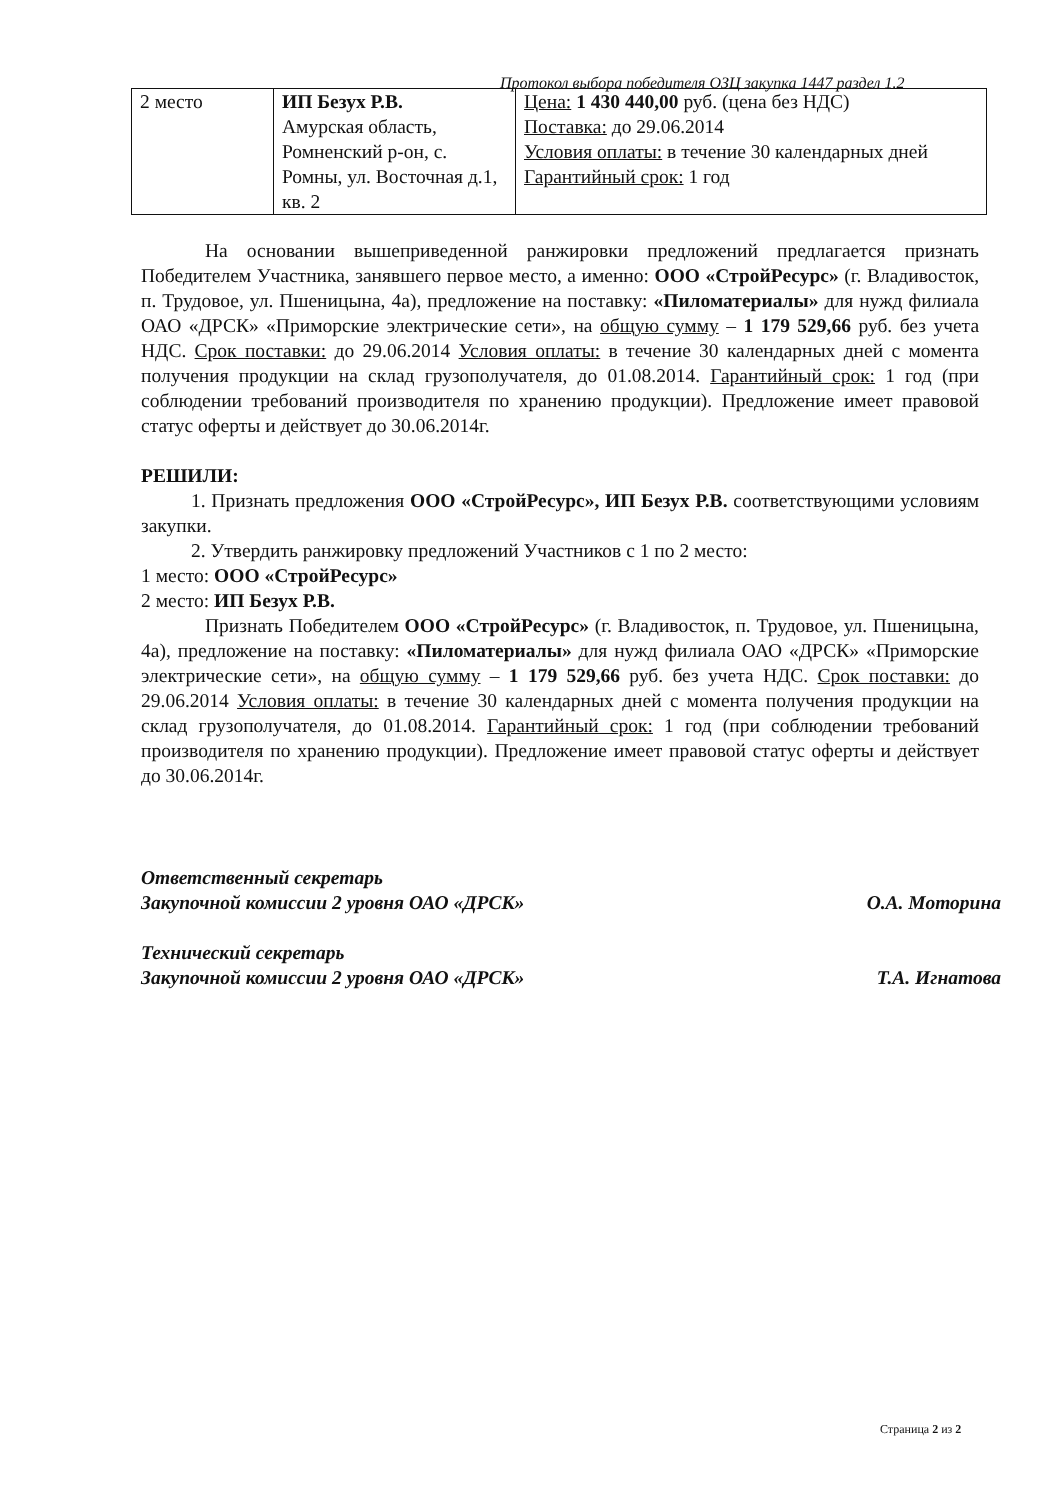Протокол выбора победителя ОЗЦ закупка 1447 раздел 1.2
| 2 место | ИП Безух Р.В. Амурская область, Ромненский р-он, с. Ромны, ул. Восточная д.1, кв. 2 | Цена: 1 430 440,00 руб. (цена без НДС) Поставка: до 29.06.2014 Условия оплаты: в течение 30 календарных дней Гарантийный срок: 1 год |
На основании вышеприведенной ранжировки предложений предлагается признать Победителем Участника, занявшего первое место, а именно: ООО «СтройРесурс» (г. Владивосток, п. Трудовое, ул. Пшеницына, 4а), предложение на поставку: «Пиломатериалы» для нужд филиала ОАО «ДРСК» «Приморские электрические сети», на общую сумму – 1 179 529,66 руб. без учета НДС. Срок поставки: до 29.06.2014 Условия оплаты: в течение 30 календарных дней с момента получения продукции на склад грузополучателя, до 01.08.2014. Гарантийный срок: 1 год (при соблюдении требований производителя по хранению продукции). Предложение имеет правовой статус оферты и действует до 30.06.2014г.
РЕШИЛИ:
1. Признать предложения ООО «СтройРесурс», ИП Безух Р.В. соответствующими условиям закупки.
2. Утвердить ранжировку предложений Участников с 1 по 2 место:
1 место: ООО «СтройРесурс»
2 место: ИП Безух Р.В.
Признать Победителем ООО «СтройРесурс» (г. Владивосток, п. Трудовое, ул. Пшеницына, 4а), предложение на поставку: «Пиломатериалы» для нужд филиала ОАО «ДРСК» «Приморские электрические сети», на общую сумму – 1 179 529,66 руб. без учета НДС. Срок поставки: до 29.06.2014 Условия оплаты: в течение 30 календарных дней с момента получения продукции на склад грузополучателя, до 01.08.2014. Гарантийный срок: 1 год (при соблюдении требований производителя по хранению продукции). Предложение имеет правовой статус оферты и действует до 30.06.2014г.
Ответственный секретарь
Закупочной комиссии 2 уровня ОАО «ДРСК» О.А. Моторина
Технический секретарь
Закупочной комиссии 2 уровня ОАО «ДРСК» Т.А. Игнатова
Страница 2 из 2